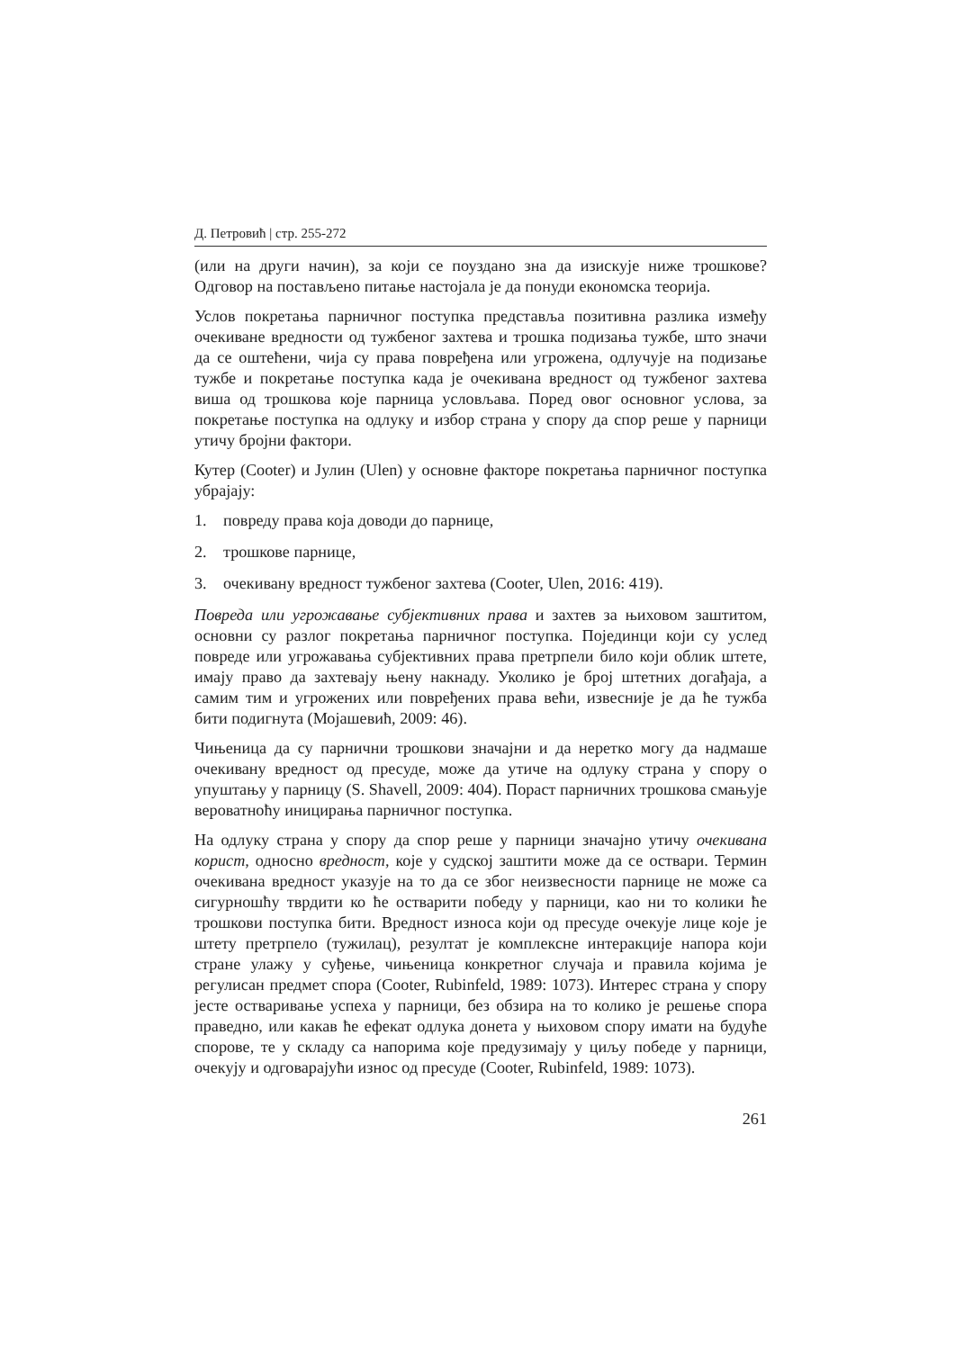Д. Петровић | стр. 255-272
(или на други начин), за који се поуздано зна да изискује ниже трошкове? Одговор на постављено питање настојала је да понуди економска теорија.
Услов покретања парничног поступка представља позитивна разлика између очекиване вредности од тужбеног захтева и трошка подизања тужбе, што значи да се оштећени, чија су права повређена или угрожена, одлучује на подизање тужбе и покретање поступка када је очекивана вредност од тужбеног захтева виша од трошкова које парница условљава. Поред овог основног услова, за покретање поступка на одлуку и избор страна у спору да спор реше у парници утичу бројни фактори.
Кутер (Cooter) и Јулин (Ulen) у основне факторе покретања парничног поступка убрајају:
1. повреду права која доводи до парнице,
2. трошкове парнице,
3. очекивану вредност тужбеног захтева (Cooter, Ulen, 2016: 419).
Повреда или угрожавање субјективних права и захтев за њиховом заштитом, основни су разлог покретања парничног поступка. Појединци који су услед повреде или угрожавања субјективних права претрпели било који облик штете, имају право да захтевају њену накнаду. Уколико је број штетних догађаја, а самим тим и угрожених или повређених права већи, извесније је да ће тужба бити подигнута (Мојашевић, 2009: 46).
Чињеница да су парнични трошкови значајни и да неретко могу да надмаше очекивану вредност од пресуде, може да утиче на одлуку страна у спору о упуштању у парницу (S. Shavell, 2009: 404). Пораст парничних трошкова смањује вероватноћу иницирања парничног поступка.
На одлуку страна у спору да спор реше у парници значајно утичу очекивана корист, односно вредност, које у судској заштити може да се оствари. Термин очекивана вредност указује на то да се због неизвесности парнице не може са сигурношћу тврдити ко ће остварити победу у парници, као ни то колики ће трошкови поступка бити. Вредност износа који од пресуде очекује лице које је штету претрпело (тужилац), резултат је комплексне интеракције напора који стране улажу у суђење, чињеница конкретног случаја и правила којима је регулисан предмет спора (Cooter, Rubinfeld, 1989: 1073). Интерес страна у спору јесте остваривање успеха у парници, без обзира на то колико је решење спора праведно, или какав ће ефекат одлука донета у њиховом спору имати на будуће спорове, те у складу са напорима које предузимају у циљу победе у парници, очекују и одговарајући износ од пресуде (Cooter, Rubinfeld, 1989: 1073).
261